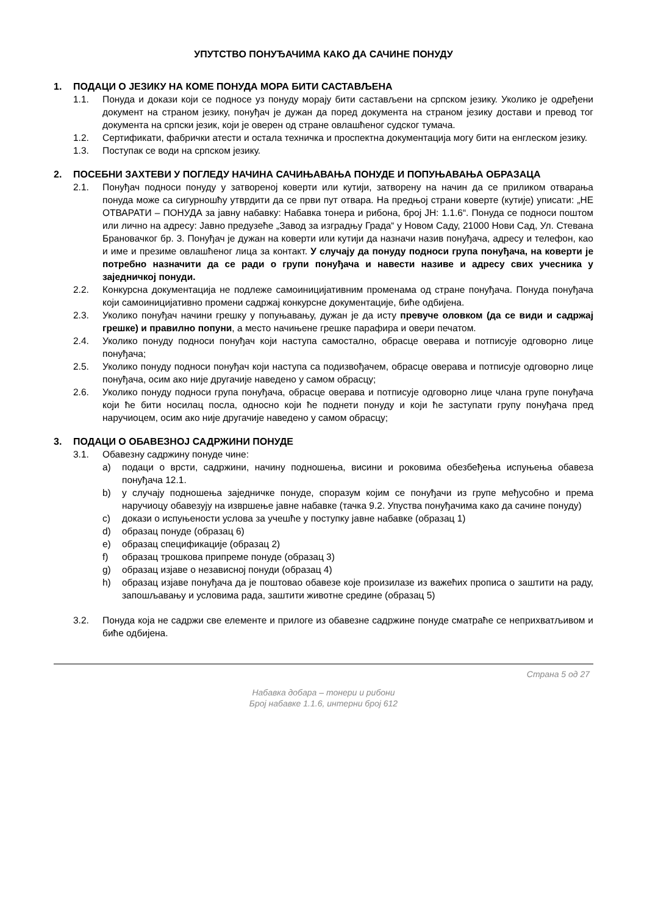УПУТСТВО ПОНУЂАЧИМА КАКО ДА САЧИНЕ ПОНУДУ
1. ПОДАЦИ О ЈЕЗИКУ НА КОМЕ ПОНУДА МОРА БИТИ САСТАВЉЕНА
1.1. Понуда и докази који се подносе уз понуду морају бити састављени на српском језику. Уколико је одређени документ на страном језику, понуђач је дужан да поред документа на страном језику достави и превод тог документа на српски језик, који је оверен од стране овлашћеног судског тумача.
1.2. Сертификати, фабрички атести и остала техничка и проспектна документација могу бити на енглеском језику.
1.3. Поступак се води на српском језику.
2. ПОСЕБНИ ЗАХТЕВИ У ПОГЛЕДУ НАЧИНА САЧИЊАВАЊА ПОНУДЕ И ПОПУЊАВАЊА ОБРАЗАЦА
2.1. Понуђач подноси понуду у затвореној коверти или кутији, затворену на начин да се приликом отварања понуда може са сигурношћу утврдити да се први пут отвара. На предњој страни коверте (кутије) уписати: „НЕ ОТВАРАТИ – ПОНУДА за јавну набавку: Набавка тонера и рибона, број ЈН: 1.1.6“. Понуда се подноси поштом или лично на адресу: Јавно предузеће „Завод за изградњу Града“ у Новом Саду, 21000 Нови Сад, Ул. Стевана Брановачког бр. 3. Понуђач је дужан на коверти или кутији да назначи назив понуђача, адресу и телефон, као и име и презиме овлашћеног лица за контакт. У случају да понуду подноси група понуђача, на коверти је потребно назначити да се ради о групи понуђача и навести називе и адресу свих учесника у заједничкој понуди.
2.2. Конкурсна документација не подлеже самоиницијативним променама од стране понуђача. Понуда понуђача који самоиницијативно промени садржај конкурсне документације, биће одбијена.
2.3. Уколико понуђач начини грешку у попуњавању, дужан је да исту превуче оловком (да се види и садржај грешке) и правилно попуни, а место начињене грешке парафира и овери печатом.
2.4. Уколико понуду подноси понуђач који наступа самостално, обрасце оверава и потписује одговорно лице понуђача;
2.5. Уколико понуду подноси понуђач који наступа са подизвођачем, обрасце оверава и потписује одговорно лице понуђача, осим ако није другачије наведено у самом обрасцу;
2.6. Уколико понуду подноси група понуђача, обрасце оверава и потписује одговорно лице члана групе понуђача који ће бити носилац посла, односно који ће поднети понуду и који ће заступати групу понуђача пред наручиоцем, осим ако није другачије наведено у самом обрасцу;
3. ПОДАЦИ О ОБАВЕЗНОЈ САДРЖИНИ ПОНУДЕ
3.1. Обавезну садржину понуде чине:
a) подаци о врсти, садржини, начину подношења, висини и роковима обезбеђења испуњења обавеза понуђача 12.1.
b) у случају подношења заједничке понуде, споразум којим се понуђачи из групе међусобно и према наручиоцу обавезују на извршење јавне набавке (тачка 9.2. Упуства понуђачима како да сачине понуду)
c) докази о испуњености услова за учешће у поступку јавне набавке (образац 1)
d) образац понуде (образац 6)
e) образац спецификације (образац 2)
f) образац трошкова припреме понуде (образац 3)
g) образац изјаве о независној понуди (образац 4)
h) образац изјаве понуђача да је поштовао обавезе које произилазе из важећих прописа о заштити на раду, запошљавању и условима рада, заштити животне средине (образац 5)
3.2. Понуда која не садржи све елементе и прилоге из обавезне садржине понуде сматраће се неприхватљивом и биће одбијена.
Страна 5 од 27
Набавка добара – тонери и рибони
Број набавке 1.1.6, интерни број 612